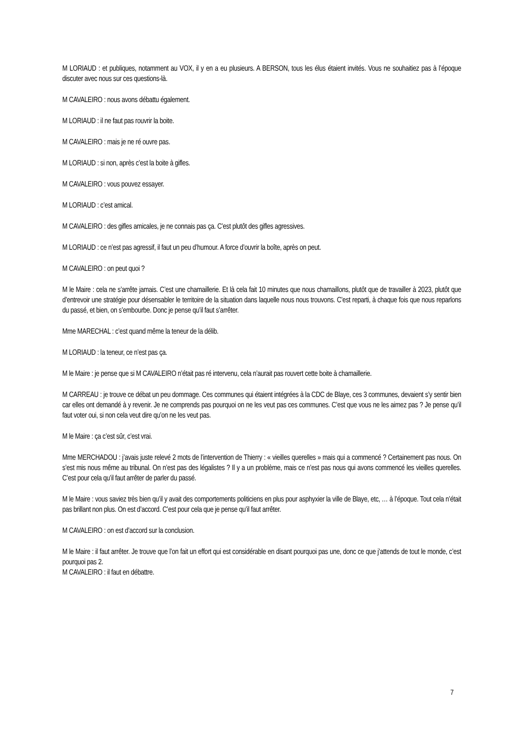M LORIAUD : et publiques, notamment au VOX, il y en a eu plusieurs. A BERSON, tous les élus étaient invités. Vous ne souhaitiez pas à l’époque discuter avec nous sur ces questions-là.
M CAVALEIRO : nous avons débattu également.
M LORIAUD : il ne faut pas rouvrir la boite.
M CAVALEIRO : mais je ne ré ouvre pas.
M LORIAUD : si non, après c’est la boite à gifles.
M CAVALEIRO : vous pouvez essayer.
M LORIAUD : c’est amical.
M CAVALEIRO : des gifles amicales, je ne connais pas ça. C’est plutôt des gifles agressives.
M LORIAUD : ce n’est pas agressif, il faut un peu d’humour. A force d’ouvrir la boîte, après on peut.
M CAVALEIRO : on peut quoi ?
M le Maire : cela ne s’arrête jamais. C’est une chamaillerie. Et là cela fait 10 minutes que nous chamaillons, plutôt que de travailler à 2023, plutôt que d’entrevoir une stratégie pour désensabler le territoire de la situation dans laquelle nous nous trouvons. C’est reparti, à chaque fois que nous reparlons du passé, et bien, on s’embourbe. Donc je pense qu’il faut s’arrêter.
Mme MARECHAL : c’est quand même la teneur de la délib.
M LORIAUD : la teneur, ce n’est pas ça.
M le Maire : je pense que si M CAVALEIRO n’était pas ré intervenu, cela n’aurait pas rouvert cette boite à chamaillerie.
M CARREAU : je trouve ce débat un peu dommage. Ces communes qui étaient intégrées à la CDC de Blaye, ces 3 communes, devaient s’y sentir bien car elles ont demandé à y revenir. Je ne comprends pas pourquoi on ne les veut pas ces communes. C’est que vous ne les aimez pas ? Je pense qu’il faut voter oui, si non cela veut dire qu’on ne les veut pas.
M le Maire : ça c’est sûr, c’est vrai.
Mme MERCHADOU : j’avais juste relevé 2 mots de l’intervention de Thierry : « vieilles querelles » mais qui a commencé ? Certainement pas nous. On s’est mis nous même au tribunal. On n’est pas des légalistes ? Il y a un problème, mais ce n’est pas nous qui avons commencé les vieilles querelles. C’est pour cela qu’il faut arrêter de parler du passé.
M le Maire : vous saviez très bien qu’il y avait des comportements politiciens en plus pour asphyxier la ville de Blaye, etc, … à l’époque. Tout cela n’était pas brillant non plus. On est d’accord. C’est pour cela que je pense qu’il faut arrêter.
M CAVALEIRO : on est d’accord sur la conclusion.
M le Maire : il faut arrêter. Je trouve que l’on fait un effort qui est considérable en disant pourquoi pas une, donc ce que j’attends de tout le monde, c’est pourquoi pas 2.
M CAVALEIRO : il faut en débattre.
7